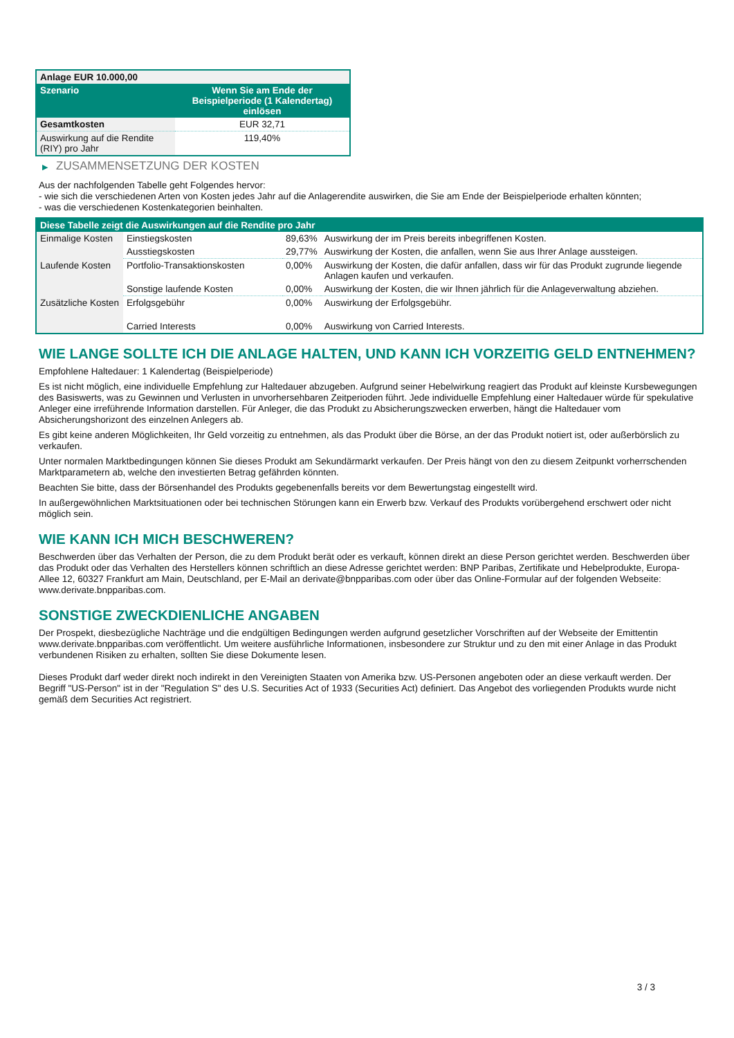| Anlage EUR 10.000,00 | |
| --- | --- |
| Szenario | Wenn Sie am Ende der Beispielperiode (1 Kalendertag) einlösen |
| Gesamtkosten | EUR 32,71 |
| Auswirkung auf die Rendite (RIY) pro Jahr | 119,40% |
▶ ZUSAMMENSETZUNG DER KOSTEN
Aus der nachfolgenden Tabelle geht Folgendes hervor:
- wie sich die verschiedenen Arten von Kosten jedes Jahr auf die Anlagerendite auswirken, die Sie am Ende der Beispielperiode erhalten könnten;
- was die verschiedenen Kostenkategorien beinhalten.
| Diese Tabelle zeigt die Auswirkungen auf die Rendite pro Jahr | | | |
| Einmalige Kosten | Einstiegskosten | 89,63% | Auswirkung der im Preis bereits inbegriffenen Kosten. |
| | Ausstiegskosten | 29,77% | Auswirkung der Kosten, die anfallen, wenn Sie aus Ihrer Anlage aussteigen. |
| Laufende Kosten | Portfolio-Transaktionskosten | 0,00% | Auswirkung der Kosten, die dafür anfallen, dass wir für das Produkt zugrunde liegende Anlagen kaufen und verkaufen. |
| | Sonstige laufende Kosten | 0,00% | Auswirkung der Kosten, die wir Ihnen jährlich für die Anlageverwaltung abziehen. |
| Zusätzliche Kosten | Erfolgsgebühr | 0,00% | Auswirkung der Erfolgsgebühr. |
| | Carried Interests | 0,00% | Auswirkung von Carried Interests. |
WIE LANGE SOLLTE ICH DIE ANLAGE HALTEN, UND KANN ICH VORZEITIG GELD ENTNEHMEN?
Empfohlene Haltedauer: 1 Kalendertag (Beispielperiode)
Es ist nicht möglich, eine individuelle Empfehlung zur Haltedauer abzugeben. Aufgrund seiner Hebelwirkung reagiert das Produkt auf kleinste Kursbewegungen des Basiswerts, was zu Gewinnen und Verlusten in unvorhersehbaren Zeitperioden führt. Jede individuelle Empfehlung einer Haltedauer würde für spekulative Anleger eine irreführende Information darstellen. Für Anleger, die das Produkt zu Absicherungszwecken erwerben, hängt die Haltedauer vom Absicherungshorizont des einzelnen Anlegers ab.
Es gibt keine anderen Möglichkeiten, Ihr Geld vorzeitig zu entnehmen, als das Produkt über die Börse, an der das Produkt notiert ist, oder außerbörslich zu verkaufen.
Unter normalen Marktbedingungen können Sie dieses Produkt am Sekundärmarkt verkaufen. Der Preis hängt von den zu diesem Zeitpunkt vorherrschenden Marktparametern ab, welche den investierten Betrag gefährden könnten.
Beachten Sie bitte, dass der Börsenhandel des Produkts gegebenenfalls bereits vor dem Bewertungstag eingestellt wird.
In außergewöhnlichen Marktsituationen oder bei technischen Störungen kann ein Erwerb bzw. Verkauf des Produkts vorübergehend erschwert oder nicht möglich sein.
WIE KANN ICH MICH BESCHWEREN?
Beschwerden über das Verhalten der Person, die zu dem Produkt berät oder es verkauft, können direkt an diese Person gerichtet werden. Beschwerden über das Produkt oder das Verhalten des Herstellers können schriftlich an diese Adresse gerichtet werden: BNP Paribas, Zertifikate und Hebelprodukte, Europa-Allee 12, 60327 Frankfurt am Main, Deutschland, per E-Mail an derivate@bnpparibas.com oder über das Online-Formular auf der folgenden Webseite: www.derivate.bnpparibas.com.
SONSTIGE ZWECKDIENLICHE ANGABEN
Der Prospekt, diesbezügliche Nachträge und die endgültigen Bedingungen werden aufgrund gesetzlicher Vorschriften auf der Webseite der Emittentin www.derivate.bnpparibas.com veröffentlicht. Um weitere ausführliche Informationen, insbesondere zur Struktur und zu den mit einer Anlage in das Produkt verbundenen Risiken zu erhalten, sollten Sie diese Dokumente lesen.
Dieses Produkt darf weder direkt noch indirekt in den Vereinigten Staaten von Amerika bzw. US-Personen angeboten oder an diese verkauft werden. Der Begriff "US-Person" ist in der "Regulation S" des U.S. Securities Act of 1933 (Securities Act) definiert. Das Angebot des vorliegenden Produkts wurde nicht gemäß dem Securities Act registriert.
3 / 3